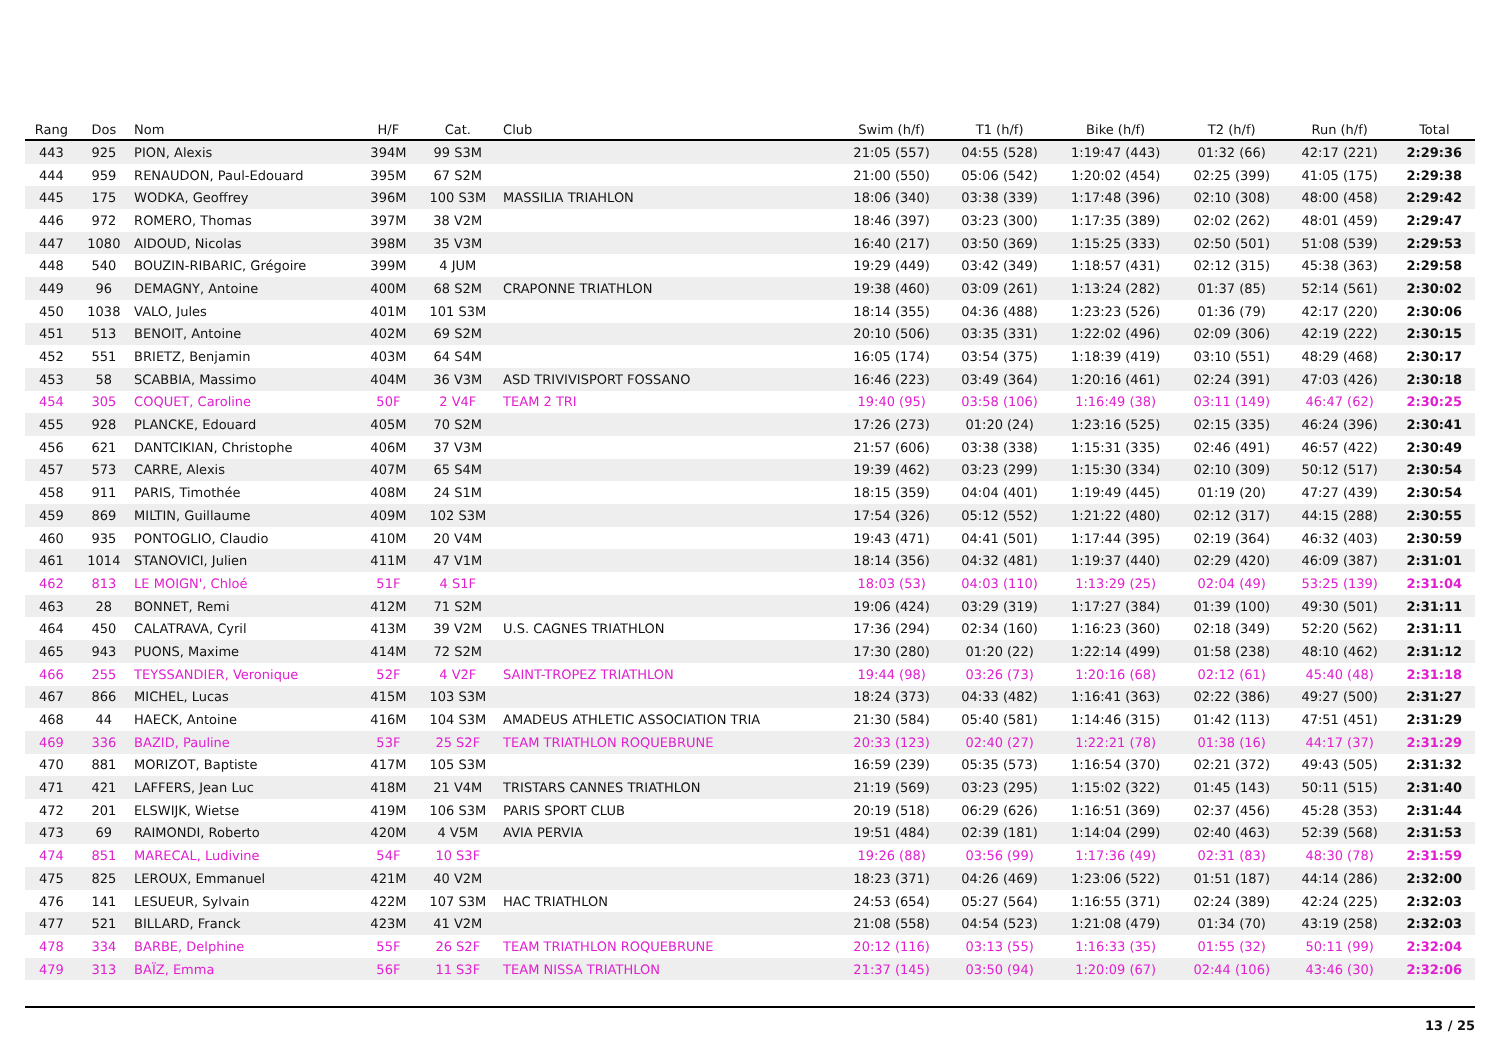| Rang | Dos | Nom | H/F | Cat. | Club | Swim (h/f) | T1 (h/f) | Bike (h/f) | T2 (h/f) | Run (h/f) | Total |
| --- | --- | --- | --- | --- | --- | --- | --- | --- | --- | --- | --- |
| 443 | 925 | PION, Alexis | 394M | 99 S3M | | 21:05 (557) | 04:55 (528) | 1:19:47 (443) | 01:32 (66) | 42:17 (221) | 2:29:36 |
| 444 | 959 | RENAUDON, Paul-Edouard | 395M | 67 S2M | | 21:00 (550) | 05:06 (542) | 1:20:02 (454) | 02:25 (399) | 41:05 (175) | 2:29:38 |
| 445 | 175 | WODKA, Geoffrey | 396M | 100 S3M | MASSILIA TRIAHLON | 18:06 (340) | 03:38 (339) | 1:17:48 (396) | 02:10 (308) | 48:00 (458) | 2:29:42 |
| 446 | 972 | ROMERO, Thomas | 397M | 38 V2M | | 18:46 (397) | 03:23 (300) | 1:17:35 (389) | 02:02 (262) | 48:01 (459) | 2:29:47 |
| 447 | 1080 | AIDOUD, Nicolas | 398M | 35 V3M | | 16:40 (217) | 03:50 (369) | 1:15:25 (333) | 02:50 (501) | 51:08 (539) | 2:29:53 |
| 448 | 540 | BOUZIN-RIBARIC, Grégoire | 399M | 4 JUM | | 19:29 (449) | 03:42 (349) | 1:18:57 (431) | 02:12 (315) | 45:38 (363) | 2:29:58 |
| 449 | 96 | DEMAGNY, Antoine | 400M | 68 S2M | CRAPONNE TRIATHLON | 19:38 (460) | 03:09 (261) | 1:13:24 (282) | 01:37 (85) | 52:14 (561) | 2:30:02 |
| 450 | 1038 | VALO, Jules | 401M | 101 S3M | | 18:14 (355) | 04:36 (488) | 1:23:23 (526) | 01:36 (79) | 42:17 (220) | 2:30:06 |
| 451 | 513 | BENOIT, Antoine | 402M | 69 S2M | | 20:10 (506) | 03:35 (331) | 1:22:02 (496) | 02:09 (306) | 42:19 (222) | 2:30:15 |
| 452 | 551 | BRIETZ, Benjamin | 403M | 64 S4M | | 16:05 (174) | 03:54 (375) | 1:18:39 (419) | 03:10 (551) | 48:29 (468) | 2:30:17 |
| 453 | 58 | SCABBIA, Massimo | 404M | 36 V3M | ASD TRIVIVISPORT FOSSANO | 16:46 (223) | 03:49 (364) | 1:20:16 (461) | 02:24 (391) | 47:03 (426) | 2:30:18 |
| 454 | 305 | COQUET, Caroline | 50F | 2 V4F | TEAM 2 TRI | 19:40 (95) | 03:58 (106) | 1:16:49 (38) | 03:11 (149) | 46:47 (62) | 2:30:25 |
| 455 | 928 | PLANCKE, Edouard | 405M | 70 S2M | | 17:26 (273) | 01:20 (24) | 1:23:16 (525) | 02:15 (335) | 46:24 (396) | 2:30:41 |
| 456 | 621 | DANTCIKIAN, Christophe | 406M | 37 V3M | | 21:57 (606) | 03:38 (338) | 1:15:31 (335) | 02:46 (491) | 46:57 (422) | 2:30:49 |
| 457 | 573 | CARRE, Alexis | 407M | 65 S4M | | 19:39 (462) | 03:23 (299) | 1:15:30 (334) | 02:10 (309) | 50:12 (517) | 2:30:54 |
| 458 | 911 | PARIS, Timothée | 408M | 24 S1M | | 18:15 (359) | 04:04 (401) | 1:19:49 (445) | 01:19 (20) | 47:27 (439) | 2:30:54 |
| 459 | 869 | MILTIN, Guillaume | 409M | 102 S3M | | 17:54 (326) | 05:12 (552) | 1:21:22 (480) | 02:12 (317) | 44:15 (288) | 2:30:55 |
| 460 | 935 | PONTOGLIO, Claudio | 410M | 20 V4M | | 19:43 (471) | 04:41 (501) | 1:17:44 (395) | 02:19 (364) | 46:32 (403) | 2:30:59 |
| 461 | 1014 | STANOVICI, Julien | 411M | 47 V1M | | 18:14 (356) | 04:32 (481) | 1:19:37 (440) | 02:29 (420) | 46:09 (387) | 2:31:01 |
| 462 | 813 | LE MOIGN', Chloé | 51F | 4 S1F | | 18:03 (53) | 04:03 (110) | 1:13:29 (25) | 02:04 (49) | 53:25 (139) | 2:31:04 |
| 463 | 28 | BONNET, Remi | 412M | 71 S2M | | 19:06 (424) | 03:29 (319) | 1:17:27 (384) | 01:39 (100) | 49:30 (501) | 2:31:11 |
| 464 | 450 | CALATRAVA, Cyril | 413M | 39 V2M | U.S. CAGNES TRIATHLON | 17:36 (294) | 02:34 (160) | 1:16:23 (360) | 02:18 (349) | 52:20 (562) | 2:31:11 |
| 465 | 943 | PUONS, Maxime | 414M | 72 S2M | | 17:30 (280) | 01:20 (22) | 1:22:14 (499) | 01:58 (238) | 48:10 (462) | 2:31:12 |
| 466 | 255 | TEYSSANDIER, Veronique | 52F | 4 V2F | SAINT-TROPEZ TRIATHLON | 19:44 (98) | 03:26 (73) | 1:20:16 (68) | 02:12 (61) | 45:40 (48) | 2:31:18 |
| 467 | 866 | MICHEL, Lucas | 415M | 103 S3M | | 18:24 (373) | 04:33 (482) | 1:16:41 (363) | 02:22 (386) | 49:27 (500) | 2:31:27 |
| 468 | 44 | HAECK, Antoine | 416M | 104 S3M | AMADEUS ATHLETIC ASSOCIATION TRIA | 21:30 (584) | 05:40 (581) | 1:14:46 (315) | 01:42 (113) | 47:51 (451) | 2:31:29 |
| 469 | 336 | BAZID, Pauline | 53F | 25 S2F | TEAM TRIATHLON ROQUEBRUNE | 20:33 (123) | 02:40 (27) | 1:22:21 (78) | 01:38 (16) | 44:17 (37) | 2:31:29 |
| 470 | 881 | MORIZOT, Baptiste | 417M | 105 S3M | | 16:59 (239) | 05:35 (573) | 1:16:54 (370) | 02:21 (372) | 49:43 (505) | 2:31:32 |
| 471 | 421 | LAFFERS, Jean Luc | 418M | 21 V4M | TRISTARS CANNES TRIATHLON | 21:19 (569) | 03:23 (295) | 1:15:02 (322) | 01:45 (143) | 50:11 (515) | 2:31:40 |
| 472 | 201 | ELSWIJK, Wietse | 419M | 106 S3M | PARIS SPORT CLUB | 20:19 (518) | 06:29 (626) | 1:16:51 (369) | 02:37 (456) | 45:28 (353) | 2:31:44 |
| 473 | 69 | RAIMONDI, Roberto | 420M | 4 V5M | AVIA PERVIA | 19:51 (484) | 02:39 (181) | 1:14:04 (299) | 02:40 (463) | 52:39 (568) | 2:31:53 |
| 474 | 851 | MARECAL, Ludivine | 54F | 10 S3F | | 19:26 (88) | 03:56 (99) | 1:17:36 (49) | 02:31 (83) | 48:30 (78) | 2:31:59 |
| 475 | 825 | LEROUX, Emmanuel | 421M | 40 V2M | | 18:23 (371) | 04:26 (469) | 1:23:06 (522) | 01:51 (187) | 44:14 (286) | 2:32:00 |
| 476 | 141 | LESUEUR, Sylvain | 422M | 107 S3M | HAC TRIATHLON | 24:53 (654) | 05:27 (564) | 1:16:55 (371) | 02:24 (389) | 42:24 (225) | 2:32:03 |
| 477 | 521 | BILLARD, Franck | 423M | 41 V2M | | 21:08 (558) | 04:54 (523) | 1:21:08 (479) | 01:34 (70) | 43:19 (258) | 2:32:03 |
| 478 | 334 | BARBE, Delphine | 55F | 26 S2F | TEAM TRIATHLON ROQUEBRUNE | 20:12 (116) | 03:13 (55) | 1:16:33 (35) | 01:55 (32) | 50:11 (99) | 2:32:04 |
| 479 | 313 | BAÏZ, Emma | 56F | 11 S3F | TEAM NISSA TRIATHLON | 21:37 (145) | 03:50 (94) | 1:20:09 (67) | 02:44 (106) | 43:46 (30) | 2:32:06 |
13 / 25